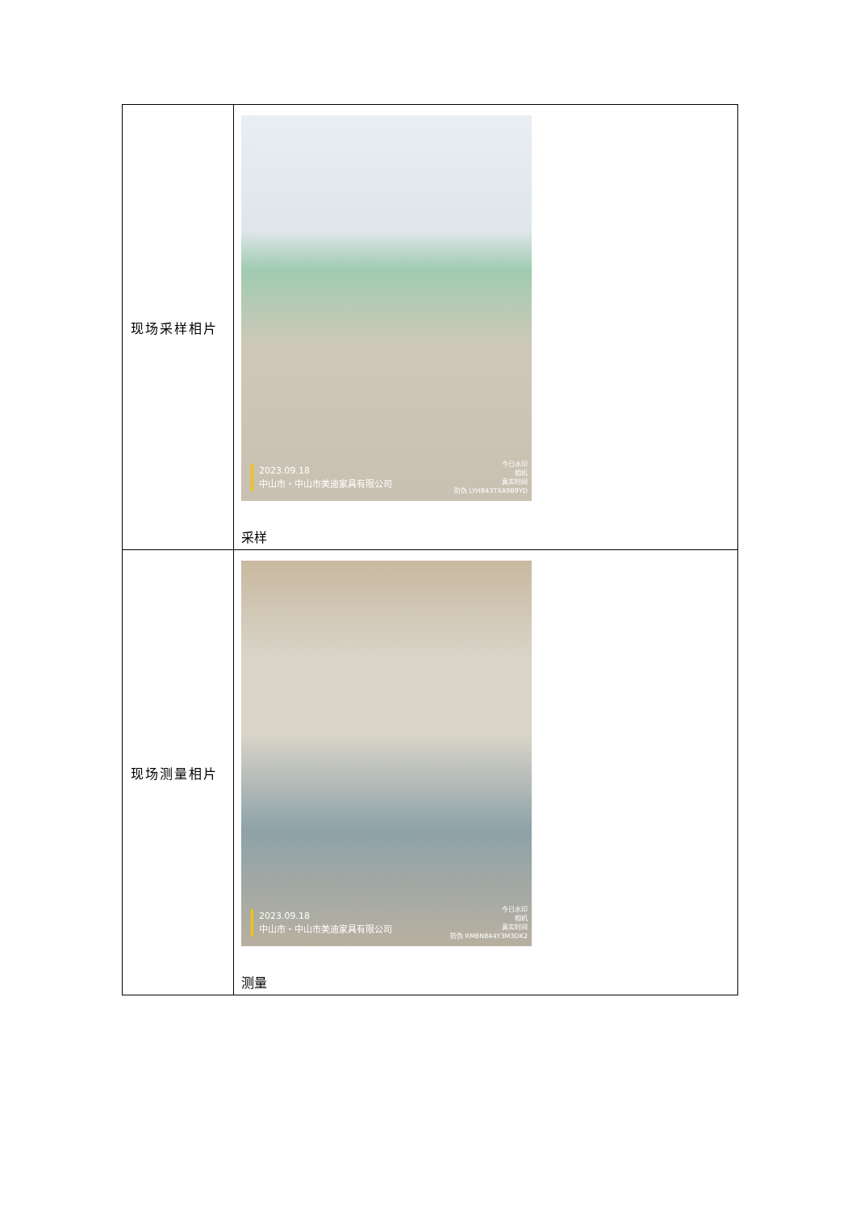| 现场采样相片 | 2023.09.18 中山市・中山市美迪家具有限公司 今日水印 相机 真实时间 防伪 LYHB43TXA9B9YD 采样 |
| 现场测量相片 | 2023.09.18 中山市・中山市美迪家具有限公司 今日水印 相机 真实时间 防伪 RMBN844Y3M3DK2 测量 |